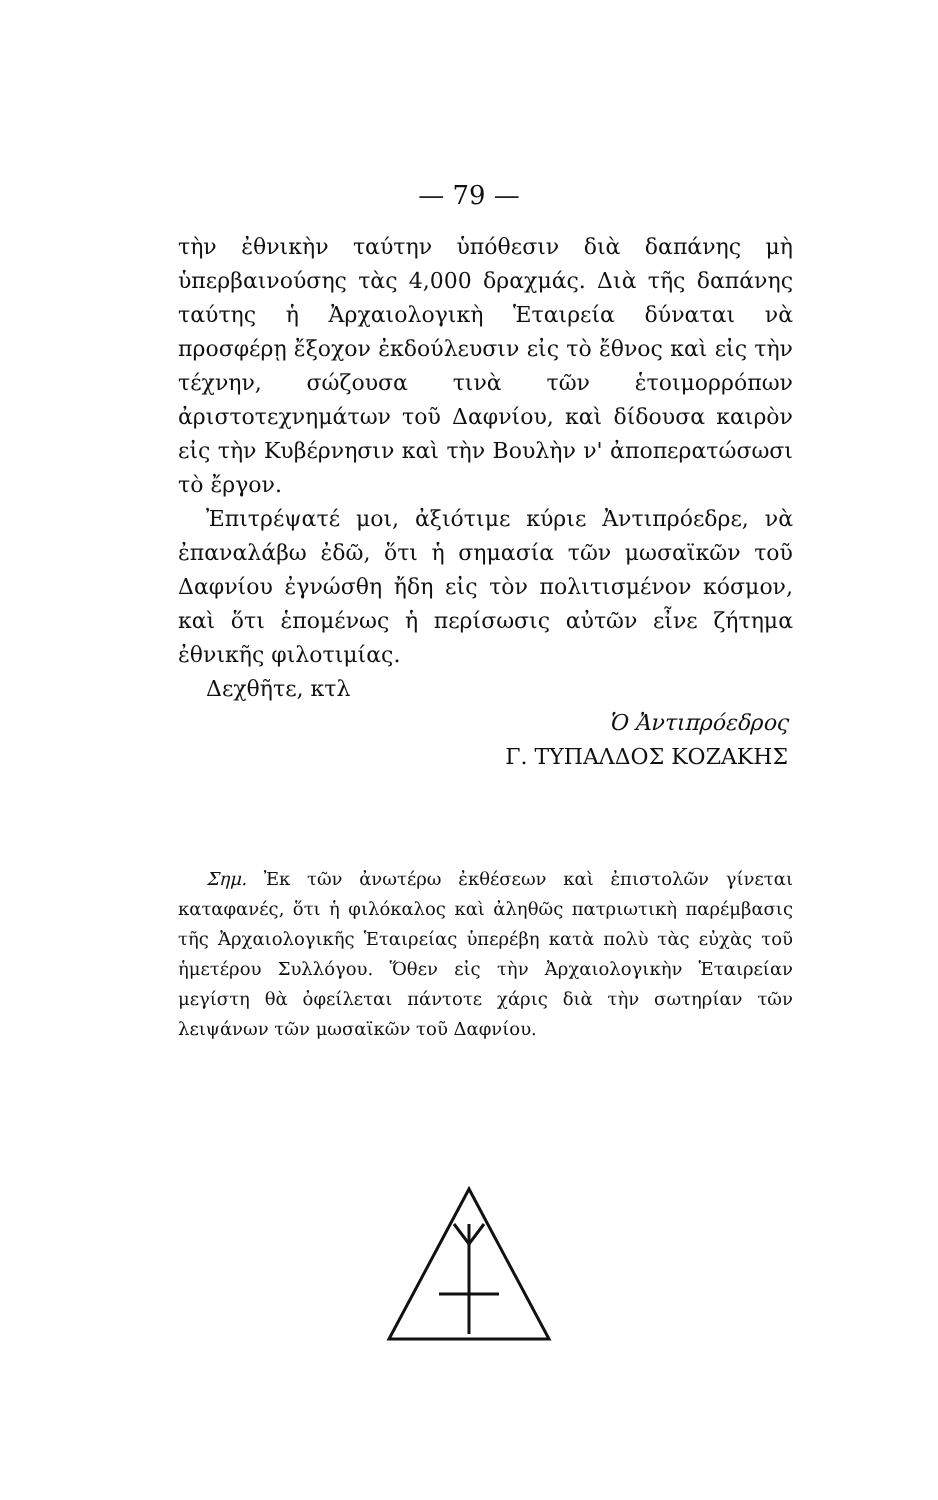— 79 —
τὴν ἐθνικὴν ταύτην ὑπόθεσιν διὰ δαπάνης μὴ ὑπερβαινούσης τὰς 4,000 δραχμάς. Διὰ τῆς δαπάνης ταύτης ἡ Ἀρχαιολογικὴ Ἑταιρεία δύναται νὰ προσφέρῃ ἔξοχον ἐκδούλευσιν εἰς τὸ ἔθνος καὶ εἰς τὴν τέχνην, σώζουσα τινὰ τῶν ἑτοιμορρόπων ἀριστοτεχνημάτων τοῦ Δαφνίου, καὶ δίδουσα καιρὸν εἰς τὴν Κυβέρνησιν καὶ τὴν Βουλὴν ν' ἀποπερατώσωσι τὸ ἔργον.
Ἐπιτρέψατέ μοι, ἀξιότιμε κύριε Ἀντιπρόεδρε, νὰ ἐπαναλάβω ἐδῶ, ὅτι ἡ σημασία τῶν μωσαϊκῶν τοῦ Δαφνίου ἐγνώσθη ἤδη εἰς τὸν πολιτισμένον κόσμον, καὶ ὅτι ἑπομένως ἡ περίσωσις αὐτῶν εἶνε ζήτημα ἐθνικῆς φιλοτιμίας.
Δεχθῆτε, κτλ
Ὁ Ἀντιπρόεδρος
Γ. ΤΥΠΑΛΔΟΣ ΚΟΖΑΚΗΣ
Σημ. Ἐκ τῶν ἀνωτέρω ἐκθέσεων καὶ ἐπιστολῶν γίνεται καταφανές, ὅτι ἡ φιλόκαλος καὶ ἀληθῶς πατριωτικὴ παρέμβασις τῆς Ἀρχαιολογικῆς Ἑταιρείας ὑπερέβη κατὰ πολὺ τὰς εὐχὰς τοῦ ἡμετέρου Συλλόγου. Ὅθεν εἰς τὴν Ἀρχαιολογικὴν Ἑταιρείαν μεγίστη θὰ ὀφείλεται πάντοτε χάρις διὰ τὴν σωτηρίαν τῶν λειψάνων τῶν μωσαϊκῶν τοῦ Δαφνίου.